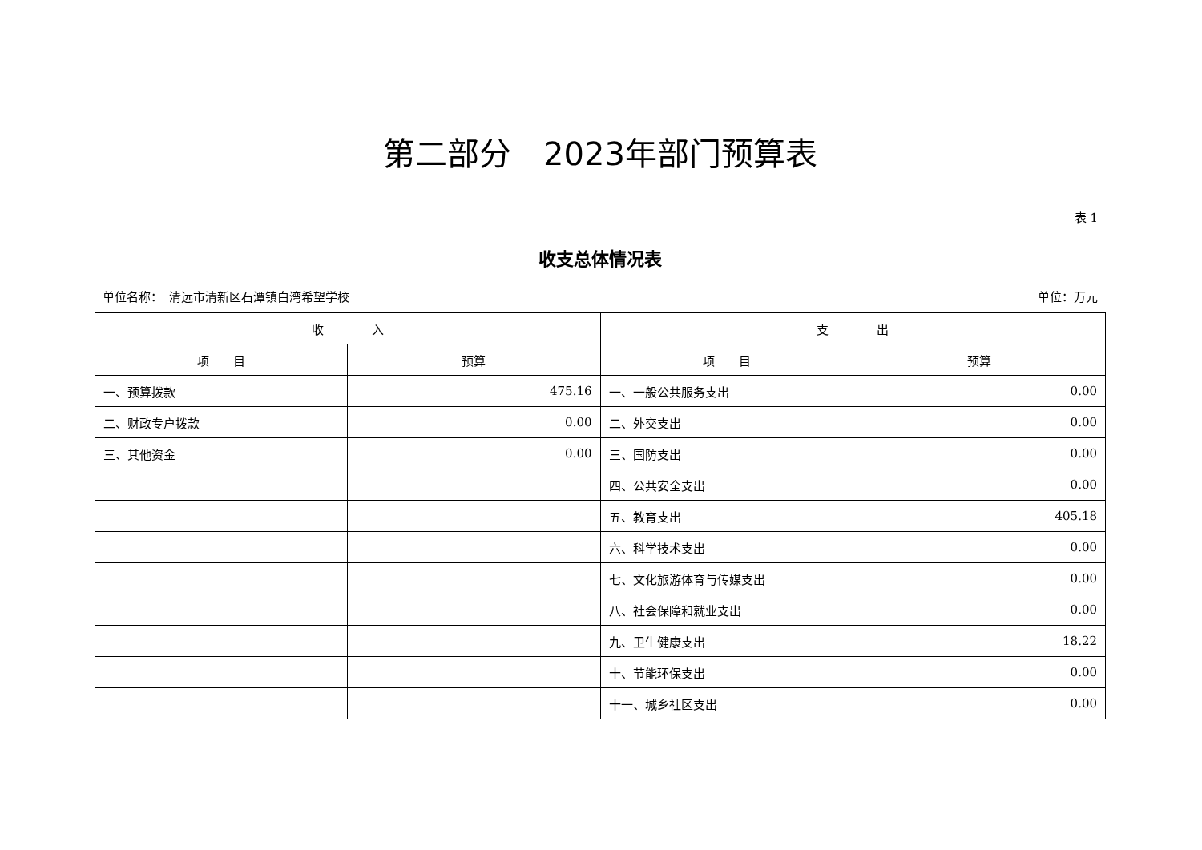第二部分　2023年部门预算表
表 1
收支总体情况表
单位名称：　清远市清新区石潭镇白湾希望学校 单位：万元
| 收 入 | | 支 出 | |
| --- | --- | --- | --- |
| 项 目 | 预算 | 项 目 | 预算 |
| 一、预算拨款 | 475.16 | 一、一般公共服务支出 | 0.00 |
| 二、财政专户拨款 | 0.00 | 二、外交支出 | 0.00 |
| 三、其他资金 | 0.00 | 三、国防支出 | 0.00 |
| | | 四、公共安全支出 | 0.00 |
| | | 五、教育支出 | 405.18 |
| | | 六、科学技术支出 | 0.00 |
| | | 七、文化旅游体育与传媒支出 | 0.00 |
| | | 八、社会保障和就业支出 | 0.00 |
| | | 九、卫生健康支出 | 18.22 |
| | | 十、节能环保支出 | 0.00 |
| | | 十一、城乡社区支出 | 0.00 |